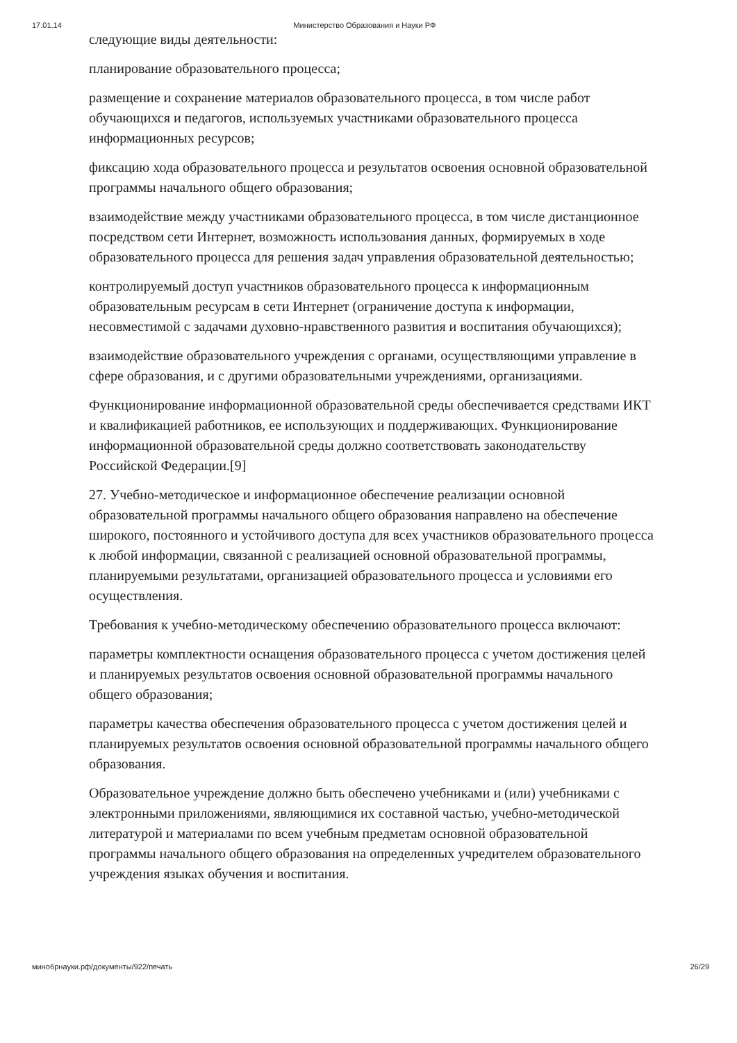17.01.14 Министерство Образования и Науки РФ
следующие виды деятельности:
планирование образовательного процесса;
размещение и сохранение материалов образовательного процесса, в том числе работ обучающихся и педагогов, используемых участниками образовательного процесса информационных ресурсов;
фиксацию хода образовательного процесса и результатов освоения основной образовательной программы начального общего образования;
взаимодействие между участниками образовательного процесса, в том числе дистанционное посредством сети Интернет, возможность использования данных, формируемых в ходе образовательного процесса для решения задач управления образовательной деятельностью;
контролируемый доступ участников образовательного процесса к информационным образовательным ресурсам в сети Интернет (ограничение доступа к информации, несовместимой с задачами духовно-нравственного развития и воспитания обучающихся);
взаимодействие образовательного учреждения с органами, осуществляющими управление в сфере образования, и с другими образовательными учреждениями, организациями.
Функционирование информационной образовательной среды обеспечивается средствами ИКТ и квалификацией работников, ее использующих и поддерживающих. Функционирование информационной образовательной среды должно соответствовать законодательству Российской Федерации.[9]
27. Учебно-методическое и информационное обеспечение реализации основной образовательной программы начального общего образования направлено на обеспечение широкого, постоянного и устойчивого доступа для всех участников образовательного процесса к любой информации, связанной с реализацией основной образовательной программы, планируемыми результатами, организацией образовательного процесса и условиями его осуществления.
Требования к учебно-методическому обеспечению образовательного процесса включают:
параметры комплектности оснащения образовательного процесса с учетом достижения целей и планируемых результатов освоения основной образовательной программы начального общего образования;
параметры качества обеспечения образовательного процесса с учетом достижения целей и планируемых результатов освоения основной образовательной программы начального общего образования.
Образовательное учреждение должно быть обеспечено учебниками и (или) учебниками с электронными приложениями, являющимися их составной частью, учебно-методической литературой и материалами по всем учебным предметам основной образовательной программы начального общего образования на определенных учредителем образовательного учреждения языках обучения и воспитания.
минобрнауки.рф/документы/922/печать 26/29